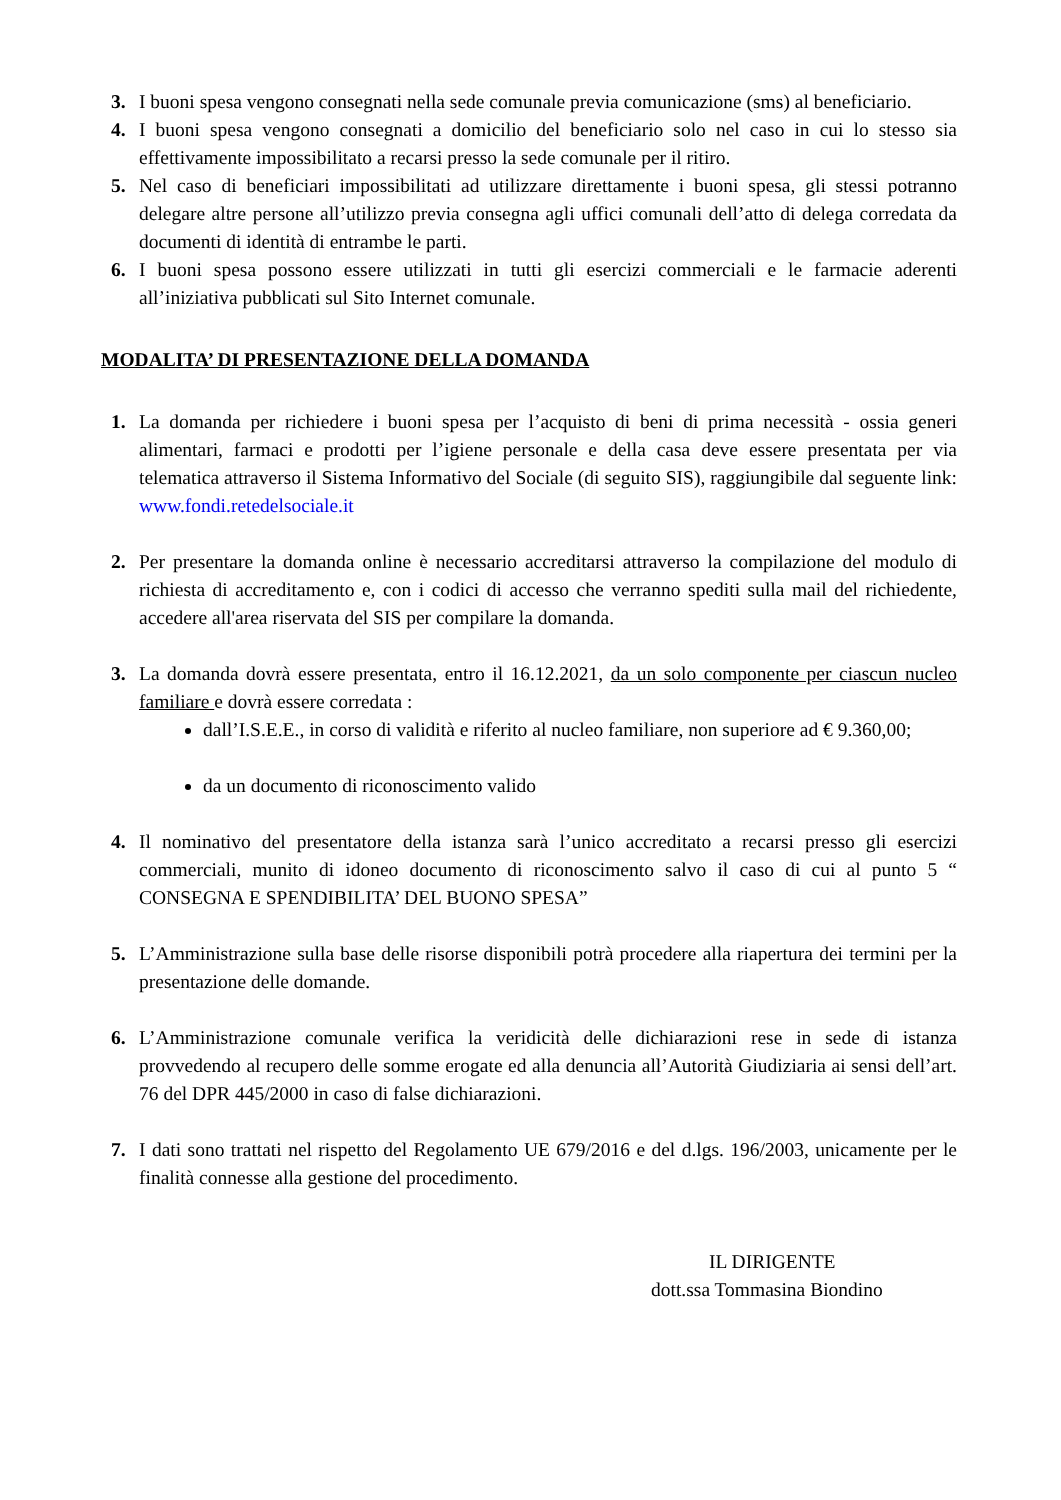3. I buoni spesa vengono consegnati nella sede comunale previa comunicazione (sms) al beneficiario.
4. I buoni spesa vengono consegnati a domicilio del beneficiario solo nel caso in cui lo stesso sia effettivamente impossibilitato a recarsi presso la sede comunale per il ritiro.
5. Nel caso di beneficiari impossibilitati ad utilizzare direttamente i buoni spesa, gli stessi potranno delegare altre persone all’utilizzo previa consegna agli uffici comunali dell’atto di delega corredata da documenti di identità di entrambe le parti.
6. I buoni spesa possono essere utilizzati in tutti gli esercizi commerciali e le farmacie aderenti all’iniziativa pubblicati sul Sito Internet comunale.
MODALITA’ DI PRESENTAZIONE DELLA DOMANDA
1. La domanda per richiedere i buoni spesa per l’acquisto di beni di prima necessità - ossia generi alimentari, farmaci e prodotti per l’igiene personale e della casa deve essere presentata per via telematica attraverso il Sistema Informativo del Sociale (di seguito SIS), raggiungibile dal seguente link: www.fondi.retedelsociale.it
2. Per presentare la domanda online è necessario accreditarsi attraverso la compilazione del modulo di richiesta di accreditamento e, con i codici di accesso che verranno spediti sulla mail del richiedente, accedere all'area riservata del SIS per compilare la domanda.
3. La domanda dovrà essere presentata, entro il 16.12.2021, da un solo componente per ciascun nucleo familiare e dovrà essere corredata :
dall’I.S.E.E., in corso di validità e riferito al nucleo familiare, non superiore ad € 9.360,00;
da un documento di riconoscimento valido
4. Il nominativo del presentatore della istanza sarà l’unico accreditato a recarsi presso gli esercizi commerciali, munito di idoneo documento di riconoscimento salvo il caso di cui al punto 5 “ CONSEGNA E SPENDIBILITA’ DEL BUONO SPESA”
5. L’Amministrazione sulla base delle risorse disponibili potrà procedere alla riapertura dei termini per la presentazione delle domande.
6. L’Amministrazione comunale verifica la veridicità delle dichiarazioni rese in sede di istanza provvedendo al recupero delle somme erogate ed alla denuncia all’Autorità Giudiziaria ai sensi dell’art. 76 del DPR 445/2000 in caso di false dichiarazioni.
7. I dati sono trattati nel rispetto del Regolamento UE 679/2016 e del d.lgs. 196/2003, unicamente per le finalità connesse alla gestione del procedimento.
IL DIRIGENTE
dott.ssa Tommasina Biondino